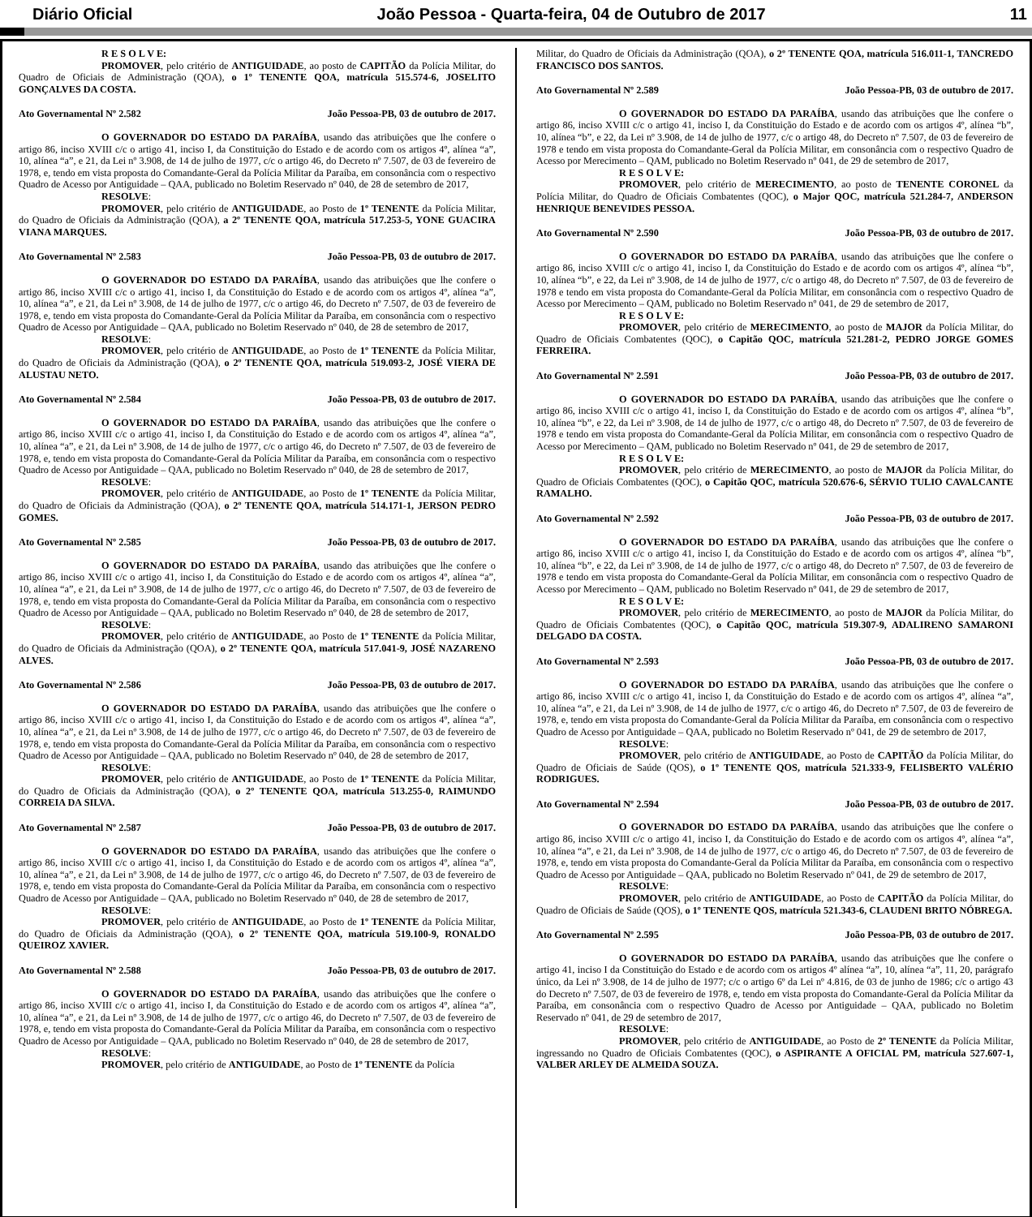Diário Oficial João Pessoa - Quarta-feira, 04 de Outubro de 2017 11
R E S O L V E:
PROMOVER, pelo critério de ANTIGUIDADE, ao posto de CAPITÃO da Polícia Militar, do Quadro de Oficiais de Administração (QOA), o 1º TENENTE QOA, matrícula 515.574-6, JOSELITO GONÇALVES DA COSTA.
Ato Governamental Nº 2.582 João Pessoa-PB, 03 de outubro de 2017.
O GOVERNADOR DO ESTADO DA PARAÍBA, usando das atribuições que lhe confere o artigo 86, inciso XVIII c/c o artigo 41, inciso I, da Constituição do Estado e de acordo com os artigos 4º, alínea “a”, 10, alínea “a”, e 21, da Lei nº 3.908, de 14 de julho de 1977, c/c o artigo 46, do Decreto nº 7.507, de 03 de fevereiro de 1978, e, tendo em vista proposta do Comandante-Geral da Polícia Militar da Paraíba, em consonância com o respectivo Quadro de Acesso por Antiguidade – QAA, publicado no Boletim Reservado nº 040, de 28 de setembro de 2017,
RESOLVE:
PROMOVER, pelo critério de ANTIGUIDADE, ao Posto de 1º TENENTE da Polícia Militar, do Quadro de Oficiais da Administração (QOA), a 2º TENENTE QOA, matrícula 517.253-5, YONE GUACIRA VIANA MARQUES.
Ato Governamental Nº 2.583 João Pessoa-PB, 03 de outubro de 2017.
O GOVERNADOR DO ESTADO DA PARAÍBA, usando das atribuições que lhe confere o artigo 86, inciso XVIII c/c o artigo 41, inciso I, da Constituição do Estado e de acordo com os artigos 4º, alínea “a”, 10, alínea “a”, e 21, da Lei nº 3.908, de 14 de julho de 1977, c/c o artigo 46, do Decreto nº 7.507, de 03 de fevereiro de 1978, e, tendo em vista proposta do Comandante-Geral da Polícia Militar da Paraíba, em consonância com o respectivo Quadro de Acesso por Antiguidade – QAA, publicado no Boletim Reservado nº 040, de 28 de setembro de 2017,
RESOLVE:
PROMOVER, pelo critério de ANTIGUIDADE, ao Posto de 1º TENENTE da Polícia Militar, do Quadro de Oficiais da Administração (QOA), o 2º TENENTE QOA, matrícula 519.093-2, JOSÉ VIERA DE ALUSTAU NETO.
Ato Governamental Nº 2.584 João Pessoa-PB, 03 de outubro de 2017.
O GOVERNADOR DO ESTADO DA PARAÍBA, usando das atribuições que lhe confere o artigo 86, inciso XVIII c/c o artigo 41, inciso I, da Constituição do Estado e de acordo com os artigos 4º, alínea “a”, 10, alínea “a”, e 21, da Lei nº 3.908, de 14 de julho de 1977, c/c o artigo 46, do Decreto nº 7.507, de 03 de fevereiro de 1978, e, tendo em vista proposta do Comandante-Geral da Polícia Militar da Paraíba, em consonância com o respectivo Quadro de Acesso por Antiguidade – QAA, publicado no Boletim Reservado nº 040, de 28 de setembro de 2017,
RESOLVE:
PROMOVER, pelo critério de ANTIGUIDADE, ao Posto de 1º TENENTE da Polícia Militar, do Quadro de Oficiais da Administração (QOA), o 2º TENENTE QOA, matrícula 514.171-1, JERSON PEDRO GOMES.
Ato Governamental Nº 2.585 João Pessoa-PB, 03 de outubro de 2017.
O GOVERNADOR DO ESTADO DA PARAÍBA, usando das atribuições que lhe confere o artigo 86, inciso XVIII c/c o artigo 41, inciso I, da Constituição do Estado e de acordo com os artigos 4º, alínea “a”, 10, alínea “a”, e 21, da Lei nº 3.908, de 14 de julho de 1977, c/c o artigo 46, do Decreto nº 7.507, de 03 de fevereiro de 1978, e, tendo em vista proposta do Comandante-Geral da Polícia Militar da Paraíba, em consonância com o respectivo Quadro de Acesso por Antiguidade – QAA, publicado no Boletim Reservado nº 040, de 28 de setembro de 2017,
RESOLVE:
PROMOVER, pelo critério de ANTIGUIDADE, ao Posto de 1º TENENTE da Polícia Militar, do Quadro de Oficiais da Administração (QOA), o 2º TENENTE QOA, matrícula 517.041-9, JOSÉ NAZARENO ALVES.
Ato Governamental Nº 2.586 João Pessoa-PB, 03 de outubro de 2017.
O GOVERNADOR DO ESTADO DA PARAÍBA, usando das atribuições que lhe confere o artigo 86, inciso XVIII c/c o artigo 41, inciso I, da Constituição do Estado e de acordo com os artigos 4º, alínea “a”, 10, alínea “a”, e 21, da Lei nº 3.908, de 14 de julho de 1977, c/c o artigo 46, do Decreto nº 7.507, de 03 de fevereiro de 1978, e, tendo em vista proposta do Comandante-Geral da Polícia Militar da Paraíba, em consonância com o respectivo Quadro de Acesso por Antiguidade – QAA, publicado no Boletim Reservado nº 040, de 28 de setembro de 2017,
RESOLVE:
PROMOVER, pelo critério de ANTIGUIDADE, ao Posto de 1º TENENTE da Polícia Militar, do Quadro de Oficiais da Administração (QOA), o 2º TENENTE QOA, matrícula 513.255-0, RAIMUNDO CORREIA DA SILVA.
Ato Governamental Nº 2.587 João Pessoa-PB, 03 de outubro de 2017.
O GOVERNADOR DO ESTADO DA PARAÍBA, usando das atribuições que lhe confere o artigo 86, inciso XVIII c/c o artigo 41, inciso I, da Constituição do Estado e de acordo com os artigos 4º, alínea “a”, 10, alínea “a”, e 21, da Lei nº 3.908, de 14 de julho de 1977, c/c o artigo 46, do Decreto nº 7.507, de 03 de fevereiro de 1978, e, tendo em vista proposta do Comandante-Geral da Polícia Militar da Paraíba, em consonância com o respectivo Quadro de Acesso por Antiguidade – QAA, publicado no Boletim Reservado nº 040, de 28 de setembro de 2017,
RESOLVE:
PROMOVER, pelo critério de ANTIGUIDADE, ao Posto de 1º TENENTE da Polícia Militar, do Quadro de Oficiais da Administração (QOA), o 2º TENENTE QOA, matrícula 519.100-9, RONALDO QUEIROZ XAVIER.
Ato Governamental Nº 2.588 João Pessoa-PB, 03 de outubro de 2017.
O GOVERNADOR DO ESTADO DA PARAÍBA, usando das atribuições que lhe confere o artigo 86, inciso XVIII c/c o artigo 41, inciso I, da Constituição do Estado e de acordo com os artigos 4º, alínea “a”, 10, alínea “a”, e 21, da Lei nº 3.908, de 14 de julho de 1977, c/c o artigo 46, do Decreto nº 7.507, de 03 de fevereiro de 1978, e, tendo em vista proposta do Comandante-Geral da Polícia Militar da Paraíba, em consonância com o respectivo Quadro de Acesso por Antiguidade – QAA, publicado no Boletim Reservado nº 040, de 28 de setembro de 2017,
RESOLVE:
PROMOVER, pelo critério de ANTIGUIDADE, ao Posto de 1º TENENTE da Polícia
Militar, do Quadro de Oficiais da Administração (QOA), o 2º TENENTE QOA, matrícula 516.011-1, TANCREDO FRANCISCO DOS SANTOS.
Ato Governamental Nº 2.589 João Pessoa-PB, 03 de outubro de 2017.
O GOVERNADOR DO ESTADO DA PARAÍBA, usando das atribuições que lhe confere o artigo 86, inciso XVIII c/c o artigo 41, inciso I, da Constituição do Estado e de acordo com os artigos 4º, alínea “b”, 10, alínea “b”, e 22, da Lei nº 3.908, de 14 de julho de 1977, c/c o artigo 48, do Decreto nº 7.507, de 03 de fevereiro de 1978 e tendo em vista proposta do Comandante-Geral da Polícia Militar, em consonância com o respectivo Quadro de Acesso por Merecimento – QAM, publicado no Boletim Reservado nº 041, de 29 de setembro de 2017,
R E S O L V E:
PROMOVER, pelo critério de MERECIMENTO, ao posto de TENENTE CORONEL da Polícia Militar, do Quadro de Oficiais Combatentes (QOC), o Major QOC, matrícula 521.284-7, ANDERSON HENRIQUE BENEVIDES PESSOA.
Ato Governamental Nº 2.590 João Pessoa-PB, 03 de outubro de 2017.
O GOVERNADOR DO ESTADO DA PARAÍBA, usando das atribuições que lhe confere o artigo 86, inciso XVIII c/c o artigo 41, inciso I, da Constituição do Estado e de acordo com os artigos 4º, alínea “b”, 10, alínea “b”, e 22, da Lei nº 3.908, de 14 de julho de 1977, c/c o artigo 48, do Decreto nº 7.507, de 03 de fevereiro de 1978 e tendo em vista proposta do Comandante-Geral da Polícia Militar, em consonância com o respectivo Quadro de Acesso por Merecimento – QAM, publicado no Boletim Reservado nº 041, de 29 de setembro de 2017,
R E S O L V E:
PROMOVER, pelo critério de MERECIMENTO, ao posto de MAJOR da Polícia Militar, do Quadro de Oficiais Combatentes (QOC), o Capitão QOC, matrícula 521.281-2, PEDRO JORGE GOMES FERREIRA.
Ato Governamental Nº 2.591 João Pessoa-PB, 03 de outubro de 2017.
O GOVERNADOR DO ESTADO DA PARAÍBA, usando das atribuições que lhe confere o artigo 86, inciso XVIII c/c o artigo 41, inciso I, da Constituição do Estado e de acordo com os artigos 4º, alínea “b”, 10, alínea “b”, e 22, da Lei nº 3.908, de 14 de julho de 1977, c/c o artigo 48, do Decreto nº 7.507, de 03 de fevereiro de 1978 e tendo em vista proposta do Comandante-Geral da Polícia Militar, em consonância com o respectivo Quadro de Acesso por Merecimento – QAM, publicado no Boletim Reservado nº 041, de 29 de setembro de 2017,
R E S O L V E:
PROMOVER, pelo critério de MERECIMENTO, ao posto de MAJOR da Polícia Militar, do Quadro de Oficiais Combatentes (QOC), o Capitão QOC, matrícula 520.676-6, SÉRVIO TULIO CAVALCANTE RAMALHO.
Ato Governamental Nº 2.592 João Pessoa-PB, 03 de outubro de 2017.
O GOVERNADOR DO ESTADO DA PARAÍBA, usando das atribuições que lhe confere o artigo 86, inciso XVIII c/c o artigo 41, inciso I, da Constituição do Estado e de acordo com os artigos 4º, alínea “b”, 10, alínea “b”, e 22, da Lei nº 3.908, de 14 de julho de 1977, c/c o artigo 48, do Decreto nº 7.507, de 03 de fevereiro de 1978 e tendo em vista proposta do Comandante-Geral da Polícia Militar, em consonância com o respectivo Quadro de Acesso por Merecimento – QAM, publicado no Boletim Reservado nº 041, de 29 de setembro de 2017,
R E S O L V E:
PROMOVER, pelo critério de MERECIMENTO, ao posto de MAJOR da Polícia Militar, do Quadro de Oficiais Combatentes (QOC), o Capitão QOC, matrícula 519.307-9, ADALIRENO SAMARONI DELGADO DA COSTA.
Ato Governamental Nº 2.593 João Pessoa-PB, 03 de outubro de 2017.
O GOVERNADOR DO ESTADO DA PARAÍBA, usando das atribuições que lhe confere o artigo 86, inciso XVIII c/c o artigo 41, inciso I, da Constituição do Estado e de acordo com os artigos 4º, alínea “a”, 10, alínea “a”, e 21, da Lei nº 3.908, de 14 de julho de 1977, c/c o artigo 46, do Decreto nº 7.507, de 03 de fevereiro de 1978, e, tendo em vista proposta do Comandante-Geral da Polícia Militar da Paraíba, em consonância com o respectivo Quadro de Acesso por Antiguidade – QAA, publicado no Boletim Reservado nº 041, de 29 de setembro de 2017,
RESOLVE:
PROMOVER, pelo critério de ANTIGUIDADE, ao Posto de CAPITÃO da Polícia Militar, do Quadro de Oficiais de Saúde (QOS), o 1º TENENTE QOS, matrícula 521.333-9, FELISBERTO VALÉRIO RODRIGUES.
Ato Governamental Nº 2.594 João Pessoa-PB, 03 de outubro de 2017.
O GOVERNADOR DO ESTADO DA PARAÍBA, usando das atribuições que lhe confere o artigo 86, inciso XVIII c/c o artigo 41, inciso I, da Constituição do Estado e de acordo com os artigos 4º, alínea “a”, 10, alínea “a”, e 21, da Lei nº 3.908, de 14 de julho de 1977, c/c o artigo 46, do Decreto nº 7.507, de 03 de fevereiro de 1978, e, tendo em vista proposta do Comandante-Geral da Polícia Militar da Paraíba, em consonância com o respectivo Quadro de Acesso por Antiguidade – QAA, publicado no Boletim Reservado nº 041, de 29 de setembro de 2017,
RESOLVE:
PROMOVER, pelo critério de ANTIGUIDADE, ao Posto de CAPITÃO da Polícia Militar, do Quadro de Oficiais de Saúde (QOS), o 1º TENENTE QOS, matrícula 521.343-6, CLAUDENI BRITO NÓBREGA.
Ato Governamental Nº 2.595 João Pessoa-PB, 03 de outubro de 2017.
O GOVERNADOR DO ESTADO DA PARAÍBA, usando das atribuições que lhe confere o artigo 41, inciso I da Constituição do Estado e de acordo com os artigos 4º alínea “a”, 10, alínea “a”, 11, 20, parágrafo único, da Lei nº 3.908, de 14 de julho de 1977; c/c o artigo 6º da Lei nº 4.816, de 03 de junho de 1986; c/c o artigo 43 do Decreto nº 7.507, de 03 de fevereiro de 1978, e, tendo em vista proposta do Comandante-Geral da Polícia Militar da Paraíba, em consonância com o respectivo Quadro de Acesso por Antiguidade – QAA, publicado no Boletim Reservado nº 041, de 29 de setembro de 2017,
RESOLVE:
PROMOVER, pelo critério de ANTIGUIDADE, ao Posto de 2º TENENTE da Polícia Militar, ingressando no Quadro de Oficiais Combatentes (QOC), o ASPIRANTE A OFICIAL PM, matrícula 527.607-1, VALBER ARLEY DE ALMEIDA SOUZA.